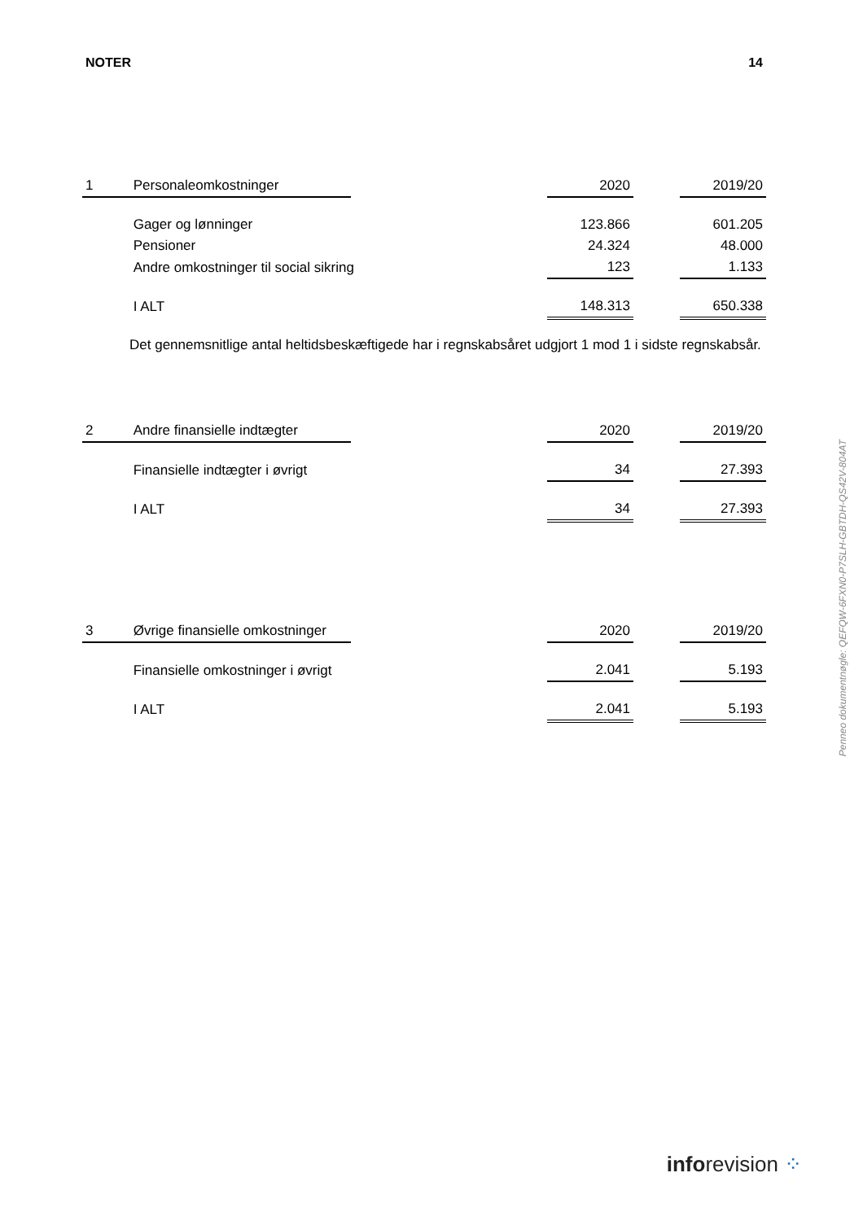NOTER 14
| 1 | Personaleomkostninger | | 2020 | | 2019/20 |
| | Gager og lønninger | | 123.866 | | 601.205 |
| | Pensioner | | 24.324 | | 48.000 |
| | Andre omkostninger til social sikring | | 123 | | 1.133 |
| | I ALT | | 148.313 | | 650.338 |
Det gennemsnitlige antal heltidsbeskæftigede har i regnskabsåret udgjort 1 mod 1 i sidste regnskabsår.
| 2 | Andre finansielle indtægter | | 2020 | | 2019/20 |
| | Finansielle indtægter i øvrigt | | 34 | | 27.393 |
| | I ALT | | 34 | | 27.393 |
| 3 | Øvrige finansielle omkostninger | | 2020 | | 2019/20 |
| | Finansielle omkostninger i øvrigt | | 2.041 | | 5.193 |
| | I ALT | | 2.041 | | 5.193 |
Penneo dokumentnøgle: QEFQW-6FXN0-P7SLH-GBTDH-QS42V-804AT
inforevision ⁘